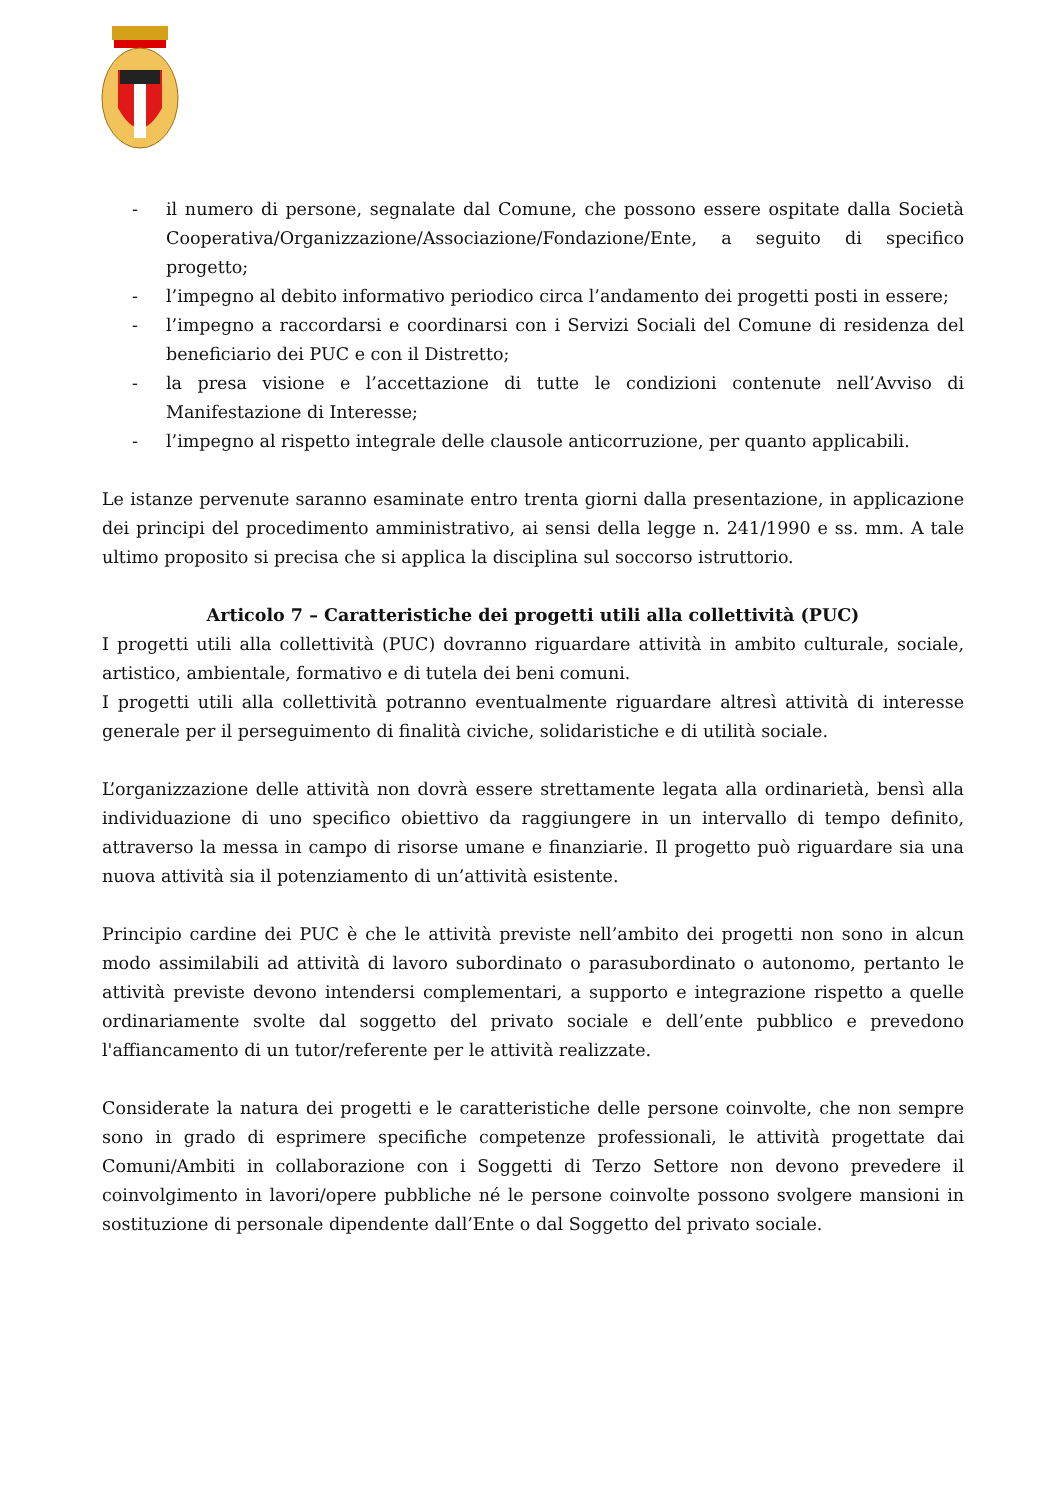- il numero di persone, segnalate dal Comune, che possono essere ospitate dalla Società Cooperativa/Organizzazione/Associazione/Fondazione/Ente, a seguito di specifico progetto;
- l’impegno al debito informativo periodico circa l’andamento dei progetti posti in essere;
- l’impegno a raccordarsi e coordinarsi con i Servizi Sociali del Comune di residenza del beneficiario dei PUC e con il Distretto;
- la presa visione e l’accettazione di tutte le condizioni contenute nell’Avviso di Manifestazione di Interesse;
- l’impegno al rispetto integrale delle clausole anticorruzione, per quanto applicabili.
Le istanze pervenute saranno esaminate entro trenta giorni dalla presentazione, in applicazione dei principi del procedimento amministrativo, ai sensi della legge n. 241/1990 e ss. mm. A tale ultimo proposito si precisa che si applica la disciplina sul soccorso istruttorio.
Articolo 7 – Caratteristiche dei progetti utili alla collettività (PUC)
I progetti utili alla collettività (PUC) dovranno riguardare attività in ambito culturale, sociale, artistico, ambientale, formativo e di tutela dei beni comuni.
I progetti utili alla collettività potranno eventualmente riguardare altresì attività di interesse generale per il perseguimento di finalità civiche, solidaristiche e di utilità sociale.
L’organizzazione delle attività non dovrà essere strettamente legata alla ordinarietà, bensì alla individuazione di uno specifico obiettivo da raggiungere in un intervallo di tempo definito, attraverso la messa in campo di risorse umane e finanziarie. Il progetto può riguardare sia una nuova attività sia il potenziamento di un’attività esistente.
Principio cardine dei PUC è che le attività previste nell’ambito dei progetti non sono in alcun modo assimilabili ad attività di lavoro subordinato o parasubordinato o autonomo, pertanto le attività previste devono intendersi complementari, a supporto e integrazione rispetto a quelle ordinariamente svolte dal soggetto del privato sociale e dell’ente pubblico e prevedono l'affiancamento di un tutor/referente per le attività realizzate.
Considerate la natura dei progetti e le caratteristiche delle persone coinvolte, che non sempre sono in grado di esprimere specifiche competenze professionali, le attività progettate dai Comuni/Ambiti in collaborazione con i Soggetti di Terzo Settore non devono prevedere il coinvolgimento in lavori/opere pubbliche né le persone coinvolte possono svolgere mansioni in sostituzione di personale dipendente dall’Ente o dal Soggetto del privato sociale.